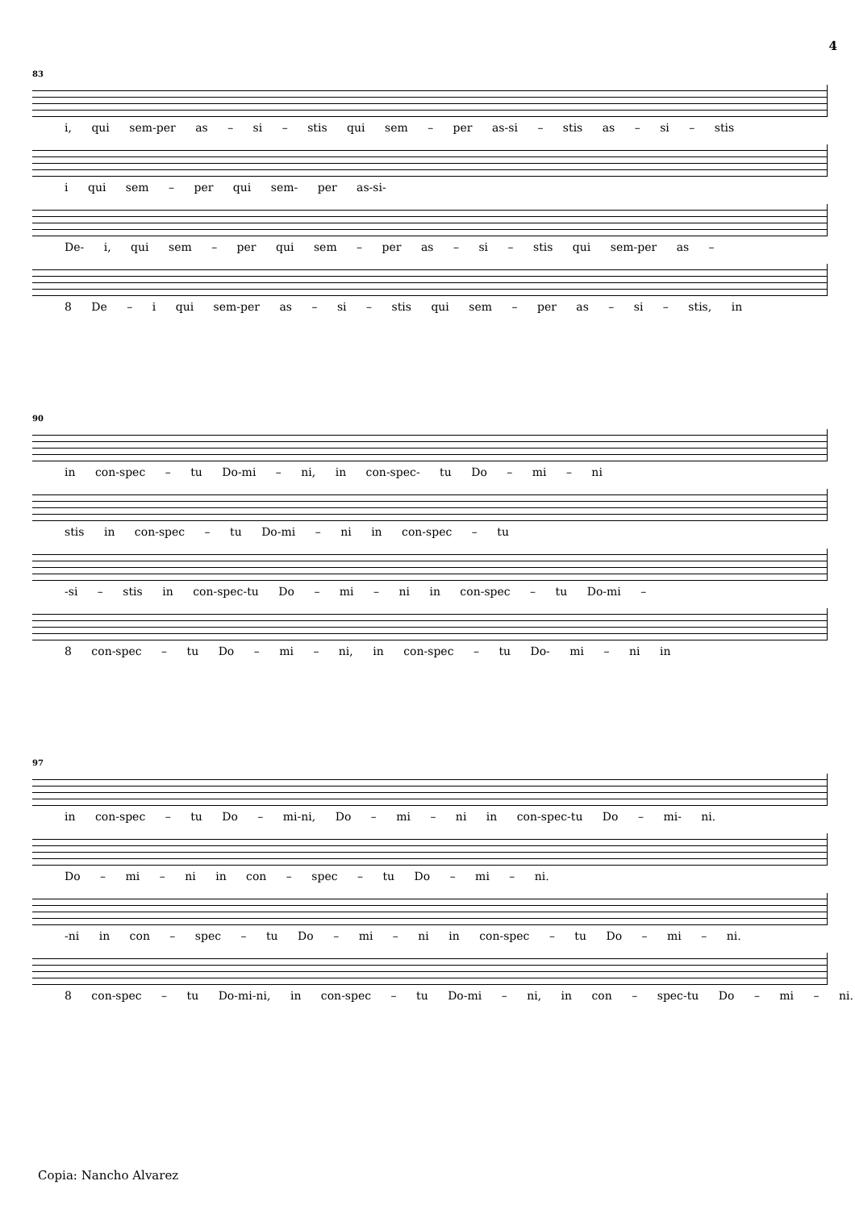4
83
i, qui sem-per as – si – stis qui sem – per as-si – stis as – si – stis
i qui sem – per qui sem- per as-si-
De- i, qui sem – per qui sem – per as – si – stis qui sem-per as –
8 De – i qui sem-per as – si – stis qui sem – per as – si – stis, in
90
in con-spec – tu Do-mi – ni, in con-spec- tu Do – mi – ni
stis in con-spec – tu Do-mi – ni in con-spec – tu
-si – stis in con-spec-tu Do – mi – ni in con-spec – tu Do-mi –
8 con-spec – tu Do – mi – ni, in con-spec – tu Do- mi – ni in
97
in con-spec – tu Do – mi-ni, Do – mi – ni in con-spec-tu Do – mi- ni.
Do – mi – ni in con – spec – tu Do – mi – ni.
-ni in con – spec – tu Do – mi – ni in con-spec – tu Do – mi – ni.
8 con-spec – tu Do-mi-ni, in con-spec – tu Do-mi – ni, in con – spec-tu Do – mi – ni.
Copia: Nancho Alvarez